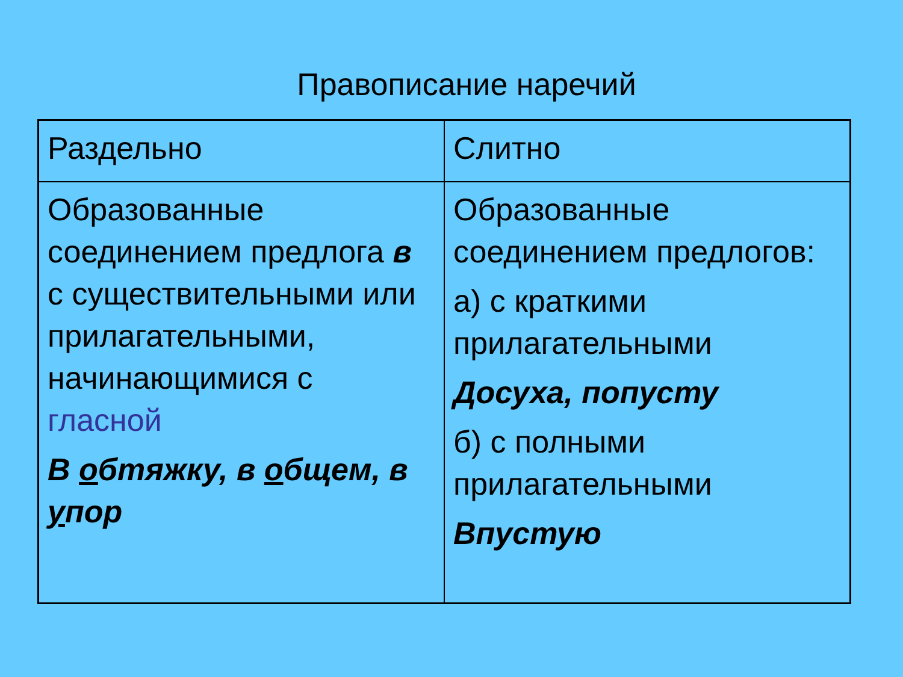Правописание наречий
| Раздельно | Слитно |
| Образованные соединением предлога в с существительными или прилагательными, начинающимися с гласной В о бтяжку, в о бщем, в у пор | Образованные соединением предлогов: а) с краткими прилагательными Досуха, попусту б) с полными прилагательными Впустую |